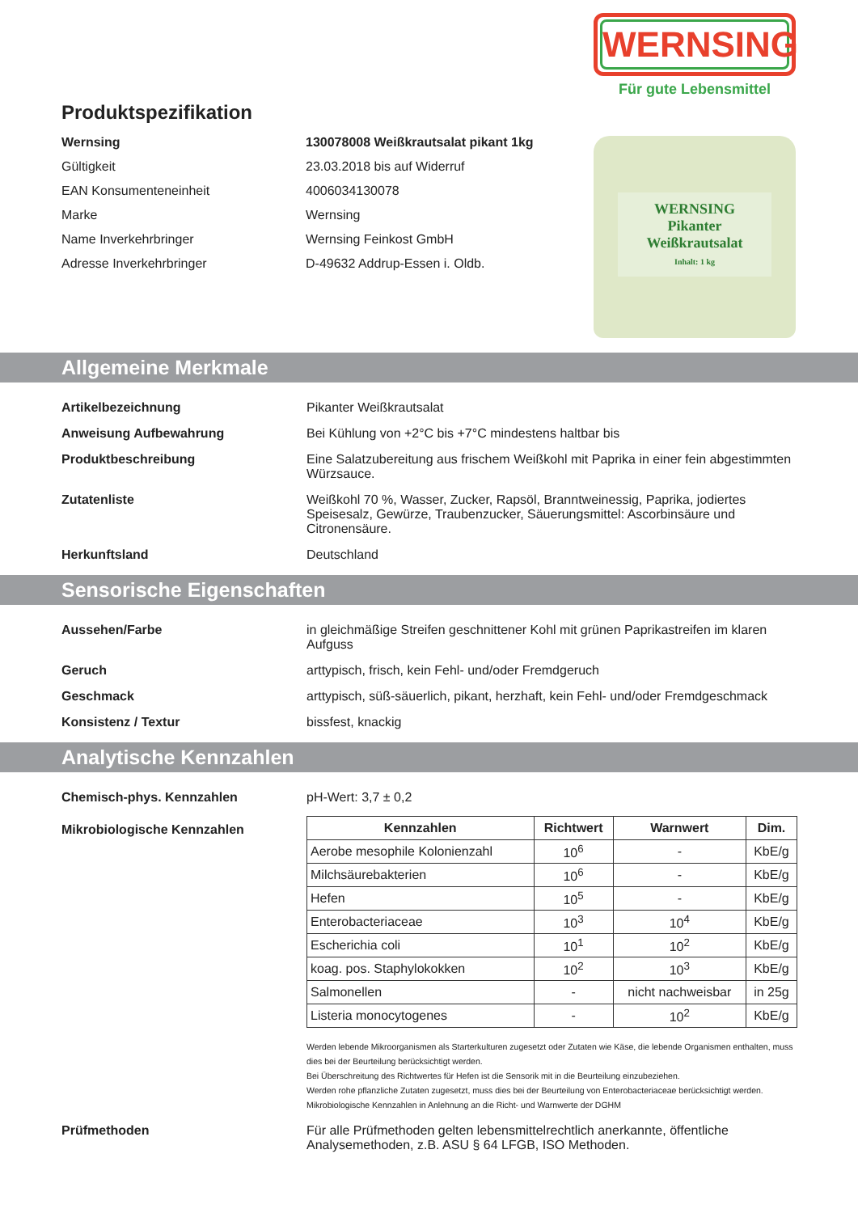WERNSING
Für gute Lebensmittel
WERNSING
Pikanter
Weißkrautsalat
Inhalt: 1 kg
Produktspezifikation
Wernsing 130078008 Weißkrautsalat pikant 1kg
Gültigkeit 23.03.2018 bis auf Widerruf
EAN Konsumenteneinheit 4006034130078
Marke Wernsing
Name Inverkehrbringer Wernsing Feinkost GmbH
Adresse Inverkehrbringer D-49632 Addrup-Essen i. Oldb.
Allgemeine Merkmale
Artikelbezeichnung Pikanter Weißkrautsalat
Anweisung Aufbewahrung Bei Kühlung von +2°C bis +7°C mindestens haltbar bis
Produktbeschreibung Eine Salatzubereitung aus frischem Weißkohl mit Paprika in einer fein abgestimmten Würzsauce.
Zutatenliste Weißkohl 70 %, Wasser, Zucker, Rapsöl, Branntweinessig, Paprika, jodiertes Speisesalz, Gewürze, Traubenzucker, Säuerungsmittel: Ascorbinsäure und Citronensäure.
Herkunftsland Deutschland
Sensorische Eigenschaften
Aussehen/Farbe in gleichmäßige Streifen geschnittener Kohl mit grünen Paprikastreifen im klaren Aufguss
Geruch arttypisch, frisch, kein Fehl- und/oder Fremdgeruch
Geschmack arttypisch, süß-säuerlich, pikant, herzhaft, kein Fehl- und/oder Fremdgeschmack
Konsistenz / Textur bissfest, knackig
Analytische Kennzahlen
Chemisch-phys. Kennzahlen pH-Wert: 3,7 ± 0,2
Mikrobiologische Kennzahlen
| Kennzahlen | Richtwert | Warnwert | Dim. |
| --- | --- | --- | --- |
| Aerobe mesophile Kolonienzahl | 10<sup>6</sup> | - | KbE/g |
| Milchsäurebakterien | 10<sup>6</sup> | - | KbE/g |
| Hefen | 10<sup>5</sup> | - | KbE/g |
| Enterobacteriaceae | 10<sup>3</sup> | 10<sup>4</sup> | KbE/g |
| Escherichia coli | 10<sup>1</sup> | 10<sup>2</sup> | KbE/g |
| koag. pos. Staphylokokken | 10<sup>2</sup> | 10<sup>3</sup> | KbE/g |
| Salmonellen | - | nicht nachweisbar | in 25g |
| Listeria monocytogenes | - | 10<sup>2</sup> | KbE/g |
Werden lebende Mikroorganismen als Starterkulturen zugesetzt oder Zutaten wie Käse, die lebende Organismen enthalten, muss dies bei der Beurteilung berücksichtigt werden.
Bei Überschreitung des Richtwertes für Hefen ist die Sensorik mit in die Beurteilung einzubeziehen.
Werden rohe pflanzliche Zutaten zugesetzt, muss dies bei der Beurteilung von Enterobacteriaceae berücksichtigt werden.
Mikrobiologische Kennzahlen in Anlehnung an die Richt- und Warnwerte der DGHM
Prüfmethoden Für alle Prüfmethoden gelten lebensmittelrechtlich anerkannte, öffentliche Analysemethoden, z.B. ASU § 64 LFGB, ISO Methoden.